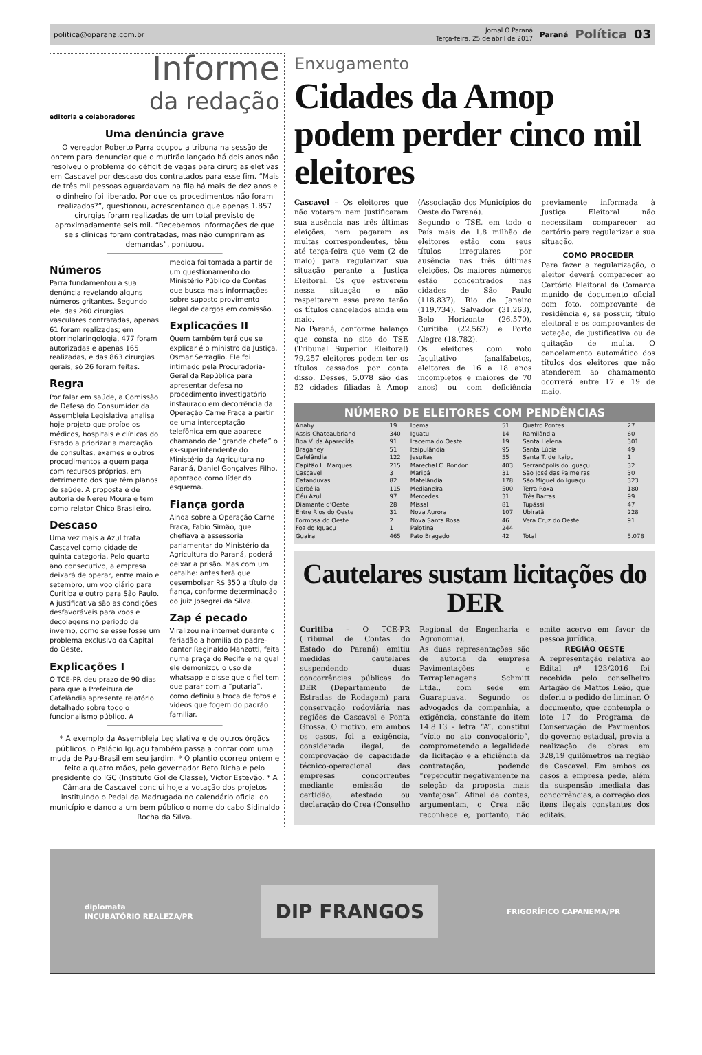politica@oparana.com.br Jornal O Paraná
Terça-feira, 25 de abril de 2017 Paraná Política 03
Informe
da redação
editoria e colaboradores
Uma denúncia grave
O vereador Roberto Parra ocupou a tribuna na sessão de ontem para denunciar que o mutirão lançado há dois anos não resolveu o problema do déficit de vagas para cirurgias eletivas em Cascavel por descaso dos contratados para esse fim. “Mais de três mil pessoas aguardavam na fila há mais de dez anos e o dinheiro foi liberado. Por que os procedimentos não foram realizados?”, questionou, acrescentando que apenas 1.857 cirurgias foram realizadas de um total previsto de aproximadamente seis mil. “Recebemos informações de que seis clínicas foram contratadas, mas não cumpriram as demandas”, pontuou.
Números
Parra fundamentou a sua denúncia revelando alguns números gritantes. Segundo ele, das 260 cirurgias vasculares contratadas, apenas 61 foram realizadas; em otorrinolaringologia, 477 foram autorizadas e apenas 165 realizadas, e das 863 cirurgias gerais, só 26 foram feitas.
Regra
Por falar em saúde, a Comissão de Defesa do Consumidor da Assembleia Legislativa analisa hoje projeto que proíbe os médicos, hospitais e clínicas do Estado a priorizar a marcação de consultas, exames e outros procedimentos a quem paga com recursos próprios, em detrimento dos que têm planos de saúde. A proposta é de autoria de Nereu Moura e tem como relator Chico Brasileiro.
Descaso
Uma vez mais a Azul trata Cascavel como cidade de quinta categoria. Pelo quarto ano consecutivo, a empresa deixará de operar, entre maio e setembro, um voo diário para Curitiba e outro para São Paulo. A justificativa são as condições desfavoráveis para voos e decolagens no período de inverno, como se esse fosse um problema exclusivo da Capital do Oeste.
Explicações I
O TCE-PR deu prazo de 90 dias para que a Prefeitura de Cafelândia apresente relatório detalhado sobre todo o funcionalismo público. A medida foi tomada a partir de um questionamento do Ministério Público de Contas que busca mais informações sobre suposto provimento ilegal de cargos em comissão.
Explicações II
Quem também terá que se explicar é o ministro da Justiça, Osmar Serraglio. Ele foi intimado pela Procuradoria-Geral da República para apresentar defesa no procedimento investigatório instaurado em decorrência da Operação Carne Fraca a partir de uma interceptação telefônica em que aparece chamando de “grande chefe” o ex-superintendente do Ministério da Agricultura no Paraná, Daniel Gonçalves Filho, apontado como líder do esquema.
Fiança gorda
Ainda sobre a Operação Carne Fraca, Fabio Simão, que chefiava a assessoria parlamentar do Ministério da Agricultura do Paraná, poderá deixar a prisão. Mas com um detalhe: antes terá que desembolsar R$ 350 a título de fiança, conforme determinação do juiz Josegrei da Silva.
Zap é pecado
Viralizou na internet durante o feriadão a homilia do padre-cantor Reginaldo Manzotti, feita numa praça do Recife e na qual ele demonizou o uso de whatsapp e disse que o fiel tem que parar com a “putaria”, como definiu a troca de fotos e vídeos que fogem do padrão familiar.
* A exemplo da Assembleia Legislativa e de outros órgãos públicos, o Palácio Iguaçu também passa a contar com uma muda de Pau-Brasil em seu jardim. * O plantio ocorreu ontem e feito a quatro mãos, pelo governador Beto Richa e pelo presidente do IGC (Instituto Gol de Classe), Victor Estevão. * A Câmara de Cascavel conclui hoje a votação dos projetos instituindo o Pedal da Madrugada no calendário oficial do município e dando a um bem público o nome do cabo Sidinaldo Rocha da Silva.
Enxugamento
Cidades da Amop podem perder cinco mil eleitores
Cascavel – Os eleitores que não votaram nem justificaram sua ausência nas três últimas eleições, nem pagaram as multas correspondentes, têm até terça-feira que vem (2 de maio) para regularizar sua situação perante a Justiça Eleitoral. Os que estiverem nessa situação e não respeitarem esse prazo terão os títulos cancelados ainda em maio.
No Paraná, conforme balanço que consta no site do TSE (Tribunal Superior Eleitoral) 79.257 eleitores podem ter os títulos cassados por conta disso. Desses, 5.078 são das 52 cidades filiadas à Amop (Associação dos Municípios do Oeste do Paraná).
Segundo o TSE, em todo o País mais de 1,8 milhão de eleitores estão com seus títulos irregulares por ausência nas três últimas eleições. Os maiores números estão concentrados nas cidades de São Paulo (118.837), Rio de Janeiro (119.734), Salvador (31.263), Belo Horizonte (26.570), Curitiba (22.562) e Porto Alegre (18.782).
Os eleitores com voto facultativo (analfabetos, eleitores de 16 a 18 anos incompletos e maiores de 70 anos) ou com deficiência previamente informada à Justiça Eleitoral não necessitam comparecer ao cartório para regularizar a sua situação.
COMO PROCEDER
Para fazer a regularização, o eleitor deverá comparecer ao Cartório Eleitoral da Comarca munido de documento oficial com foto, comprovante de residência e, se possuir, título eleitoral e os comprovantes de votação, de justificativa ou de quitação de multa. O cancelamento automático dos títulos dos eleitores que não atenderem ao chamamento ocorrerá entre 17 e 19 de maio.
NÚMERO DE ELEITORES COM PENDÊNCIAS
| Anahy | 19 | Ibema | 51 | Quatro Pontes | 27 |
| Assis Chateaubriand | 340 | Iguatu | 14 | Ramilândia | 60 |
| Boa V. da Aparecida | 91 | Iracema do Oeste | 19 | Santa Helena | 301 |
| Braganey | 51 | Itaipulândia | 95 | Santa Lúcia | 49 |
| Cafelândia | 122 | Jesuítas | 55 | Santa T. de Itaipu | 1 |
| Capitão L. Marques | 215 | Marechal C. Rondon | 403 | Serranópolis do Iguaçu | 32 |
| Cascavel | 3 | Maripá | 31 | São José das Palmeiras | 30 |
| Catanduvas | 82 | Matelândia | 178 | São Miguel do Iguaçu | 323 |
| Corbélia | 115 | Medianeira | 500 | Terra Roxa | 180 |
| Céu Azul | 97 | Mercedes | 31 | Três Barras | 99 |
| Diamante d’Oeste | 28 | Missal | 81 | Tupãssi | 47 |
| Entre Rios do Oeste | 31 | Nova Aurora | 107 | Ubiratã | 228 |
| Formosa do Oeste | 2 | Nova Santa Rosa | 46 | Vera Cruz do Oeste | 91 |
| Foz do Iguaçu | 1 | Palotina | 244 | | |
| Guaíra | 465 | Pato Bragado | 42 | Total | 5.078 |
Cautelares sustam licitações do DER
Curitiba – O TCE-PR (Tribunal de Contas do Estado do Paraná) emitiu medidas cautelares suspendendo duas concorrências públicas do DER (Departamento de Estradas de Rodagem) para conservação rodoviária nas regiões de Cascavel e Ponta Grossa. O motivo, em ambos os casos, foi a exigência, considerada ilegal, de comprovação de capacidade técnico-operacional das empresas concorrentes mediante emissão de certidão, atestado ou declaração do Crea (Conselho Regional de Engenharia e Agronomia).
As duas representações são de autoria da empresa Pavimentações e Terraplenagens Schmitt Ltda., com sede em Guarapuava. Segundo os advogados da companhia, a exigência, constante do item 14.8.13 - letra “A”, constitui “vício no ato convocatório”, comprometendo a legalidade da licitação e a eficiência da contratação, podendo “repercutir negativamente na seleção da proposta mais vantajosa”. Afinal de contas, argumentam, o Crea não reconhece e, portanto, não emite acervo em favor de pessoa jurídica.
REGIÃO OESTE
A representação relativa ao Edital nº 123/2016 foi recebida pelo conselheiro Artagão de Mattos Leão, que deferiu o pedido de liminar. O documento, que contempla o lote 17 do Programa de Conservação de Pavimentos do governo estadual, previa a realização de obras em 328,19 quilômetros na região de Cascavel. Em ambos os casos a empresa pede, além da suspensão imediata das concorrências, a correção dos itens ilegais constantes dos editais.
diplomata
INCUBATÓRIO REALEZA/PR DIP FRANGOS FRIGORÍFICO CAPANEMA/PR